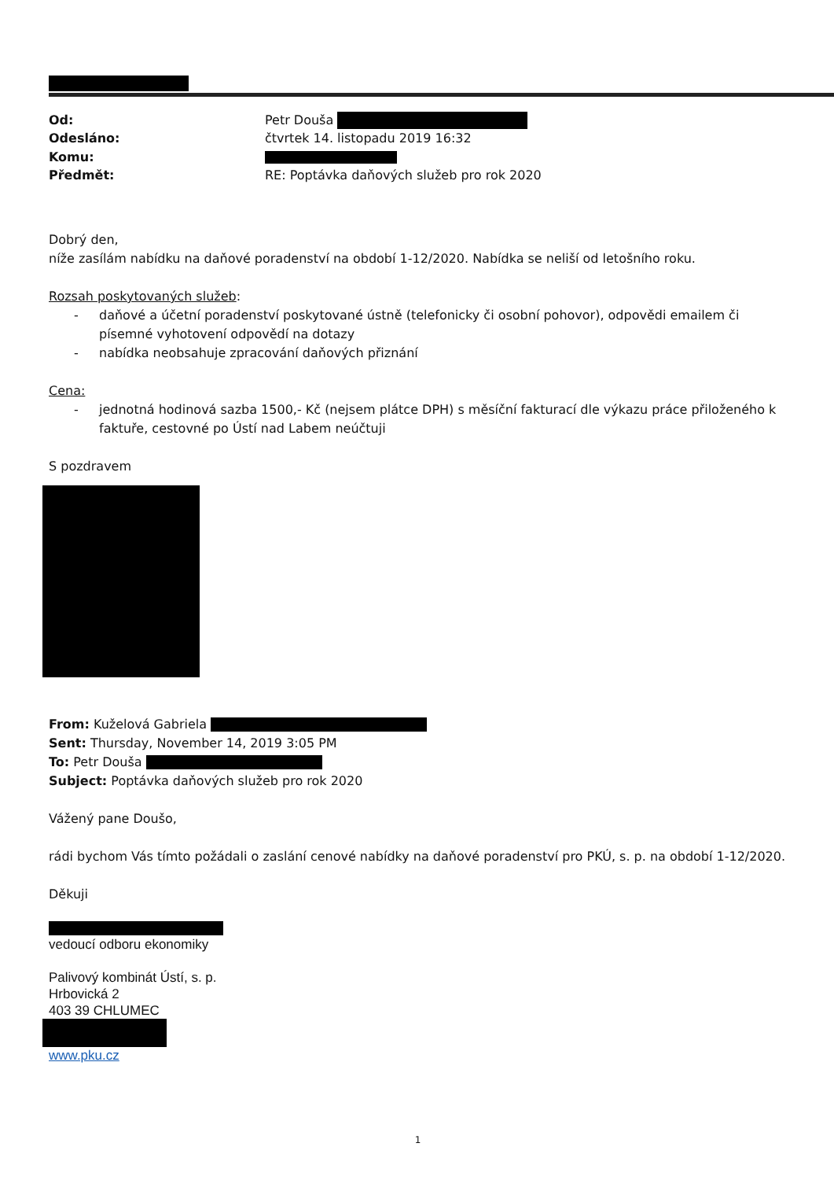Od:
Petr Douša
Odesláno:
čtvrtek 14. listopadu 2019 16:32
Komu:
Předmět:
RE: Poptávka daňových služeb pro rok 2020
Dobrý den,
níže zasílám nabídku na daňové poradenství na období 1-12/2020. Nabídka se neliší od letošního roku.
Rozsah poskytovaných služeb:
- daňové a účetní poradenství poskytované ústně (telefonicky či osobní pohovor), odpovědi emailem či písemné vyhotovení odpovědí na dotazy
- nabídka neobsahuje zpracování daňových přiznání
Cena:
- jednotná hodinová sazba 1500,- Kč (nejsem plátce DPH) s měsíční fakturací dle výkazu práce přiloženého k faktuře, cestovné po Ústí nad Labem neúčtuji
S pozdravem
From: Kuželová Gabriela
Sent: Thursday, November 14, 2019 3:05 PM
To: Petr Douša
Subject: Poptávka daňových služeb pro rok 2020
Vážený pane Doušo,
rádi bychom Vás tímto požádali o zaslání cenové nabídky na daňové poradenství pro PKÚ, s. p. na období 1-12/2020.
Děkuji
vedoucí odboru ekonomiky
Palivový kombinát Ústí, s. p.
Hrbovická 2
403 39 CHLUMEC
www.pku.cz
1